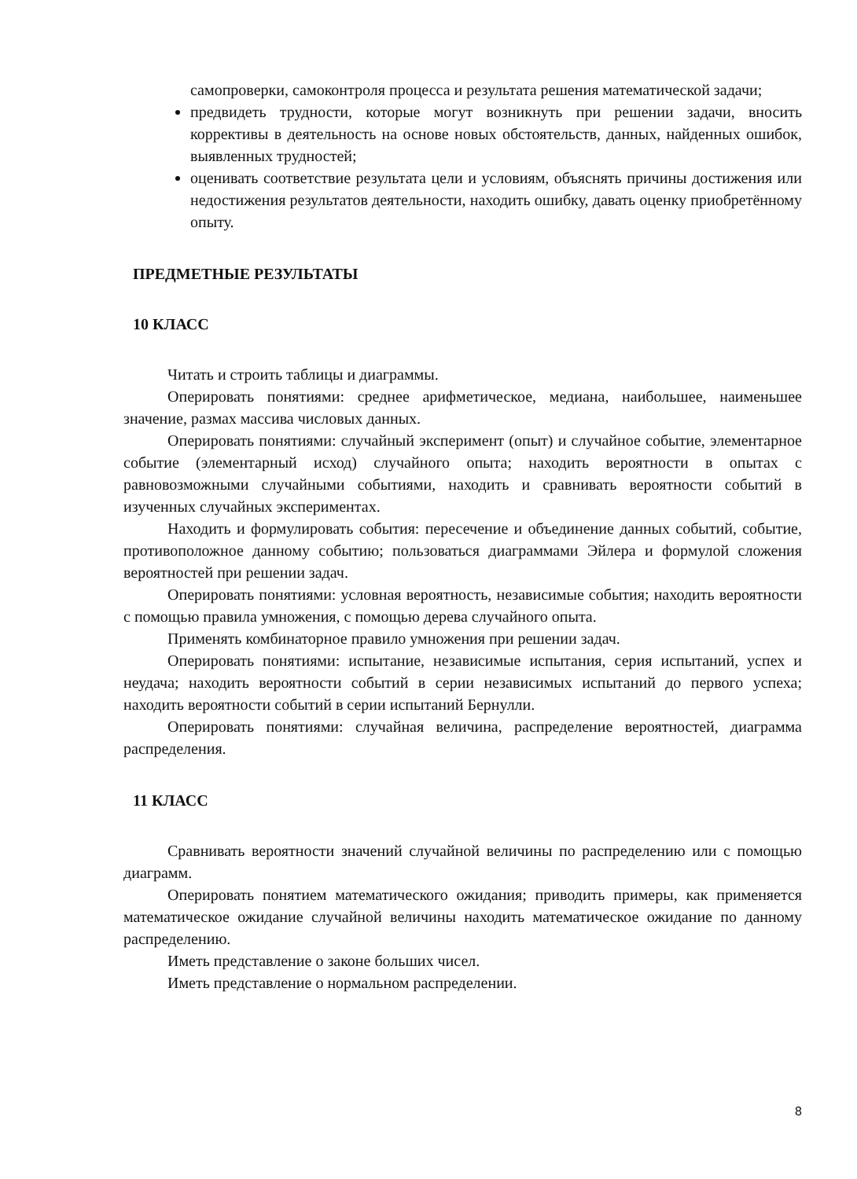самопроверки, самоконтроля процесса и результата решения математической задачи;
предвидеть трудности, которые могут возникнуть при решении задачи, вносить коррективы в деятельность на основе новых обстоятельств, данных, найденных ошибок, выявленных трудностей;
оценивать соответствие результата цели и условиям, объяснять причины достижения или недостижения результатов деятельности, находить ошибку, давать оценку приобретённому опыту.
ПРЕДМЕТНЫЕ РЕЗУЛЬТАТЫ
10 КЛАСС
Читать и строить таблицы и диаграммы.
Оперировать понятиями: среднее арифметическое, медиана, наибольшее, наименьшее значение, размах массива числовых данных.
Оперировать понятиями: случайный эксперимент (опыт) и случайное событие, элементарное событие (элементарный исход) случайного опыта; находить вероятности в опытах с равновозможными случайными событиями, находить и сравнивать вероятности событий в изученных случайных экспериментах.
Находить и формулировать события: пересечение и объединение данных событий, событие, противоположное данному событию; пользоваться диаграммами Эйлера и формулой сложения вероятностей при решении задач.
Оперировать понятиями: условная вероятность, независимые события; находить вероятности с помощью правила умножения, с помощью дерева случайного опыта.
Применять комбинаторное правило умножения при решении задач.
Оперировать понятиями: испытание, независимые испытания, серия испытаний, успех и неудача; находить вероятности событий в серии независимых испытаний до первого успеха; находить вероятности событий в серии испытаний Бернулли.
Оперировать понятиями: случайная величина, распределение вероятностей, диаграмма распределения.
11 КЛАСС
Сравнивать вероятности значений случайной величины по распределению или с помощью диаграмм.
Оперировать понятием математического ожидания; приводить примеры, как применяется математическое ожидание случайной величины находить математическое ожидание по данному распределению.
Иметь представление о законе больших чисел.
Иметь представление о нормальном распределении.
8